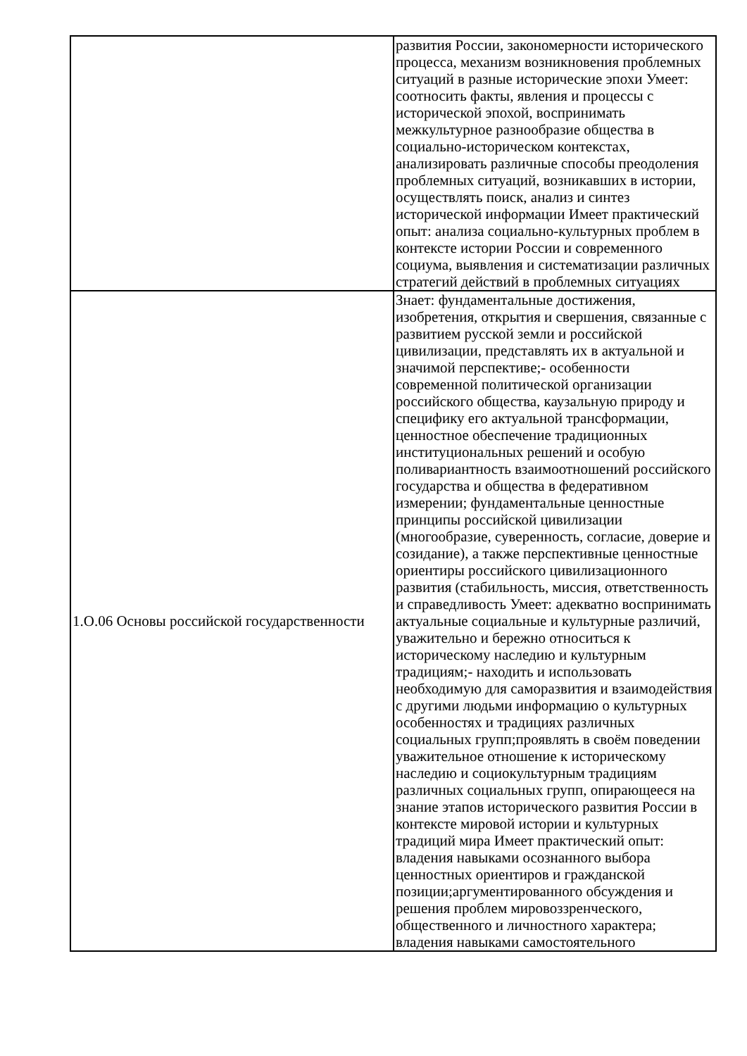| | развития России, закономерности исторического процесса, механизм возникновения проблемных ситуаций в разные исторические эпохи Умеет: соотносить факты, явления и процессы с исторической эпохой, воспринимать межкультурное разнообразие общества в социально-историческом контекстах, анализировать различные способы преодоления проблемных ситуаций, возникавших в истории, осуществлять поиск, анализ и синтез исторической информации Имеет практический опыт: анализа социально-культурных проблем в контексте истории России и современного социума, выявления и систематизации различных стратегий действий в проблемных ситуациях |
| 1.О.06 Основы российской государственности | Знает: фундаментальные достижения, изобретения, открытия и свершения, связанные с развитием русской земли и российской цивилизации, представлять их в актуальной и значимой перспективе;- особенности современной политической организации российского общества, каузальную природу и специфику его актуальной трансформации, ценностное обеспечение традиционных институциональных решений и особую поливариантность взаимоотношений российского государства и общества в федеративном измерении; фундаментальные ценностные принципы российской цивилизации (многообразие, суверенность, согласие, доверие и созидание), а также перспективные ценностные ориентиры российского цивилизационного развития (стабильность, миссия, ответственность и справедливость Умеет: адекватно воспринимать актуальные социальные и культурные различий, уважительно и бережно относиться к историческому наследию и культурным традициям;- находить и использовать необходимую для саморазвития и взаимодействия с другими людьми информацию о культурных особенностях и традициях различных социальных групп;проявлять в своём поведении уважительное отношение к историческому наследию и социокультурным традициям различных социальных групп, опирающееся на знание этапов исторического развития России в контексте мировой истории и культурных традиций мира Имеет практический опыт: владения навыками осознанного выбора ценностных ориентиров и гражданской позиции;аргументированного обсуждения и решения проблем мировоззренческого, общественного и личностного характера; владения навыками самостоятельного |